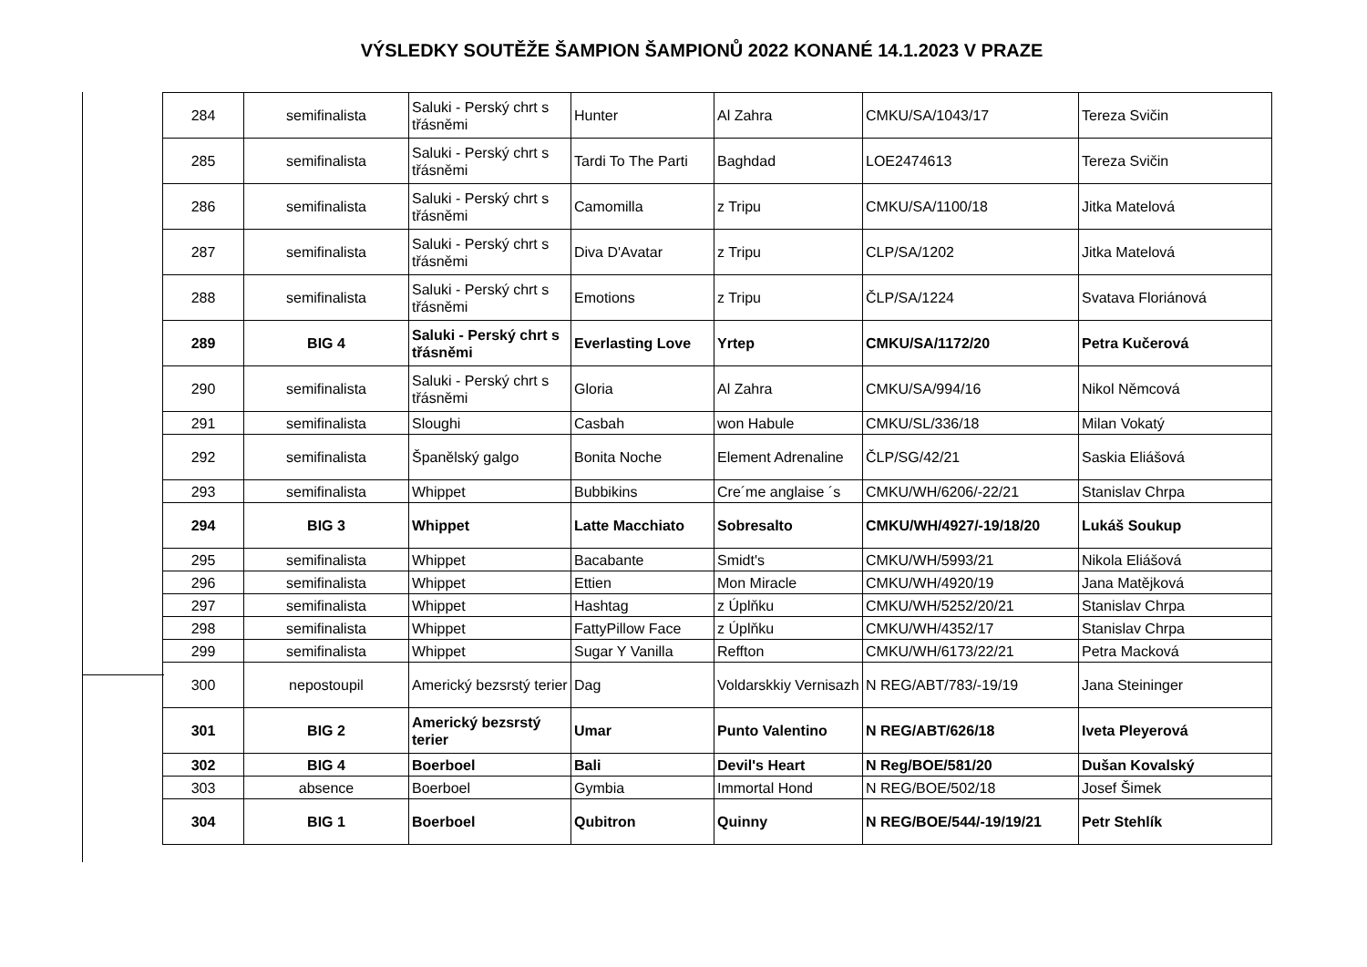VÝSLEDKY SOUTĚŽE ŠAMPION ŠAMPIONŮ 2022 KONANÉ 14.1.2023 V PRAZE
| 284 | semifinalista | Saluki - Perský chrt s třásněmi | Hunter | Al Zahra | CMKU/SA/1043/17 | Tereza Svičin |
| 285 | semifinalista | Saluki - Perský chrt s třásněmi | Tardi To The Parti | Baghdad | LOE2474613 | Tereza Svičin |
| 286 | semifinalista | Saluki - Perský chrt s třásněmi | Camomilla | z Tripu | CMKU/SA/1100/18 | Jitka Matelová |
| 287 | semifinalista | Saluki - Perský chrt s třásněmi | Diva D'Avatar | z Tripu | CLP/SA/1202 | Jitka Matelová |
| 288 | semifinalista | Saluki - Perský chrt s třásněmi | Emotions | z Tripu | ČLP/SA/1224 | Svatava Floriánová |
| 289 | BIG 4 | Saluki - Perský chrt s třásněmi | Everlasting Love | Yrtep | CMKU/SA/1172/20 | Petra Kučerová |
| 290 | semifinalista | Saluki - Perský chrt s třásněmi | Gloria | Al Zahra | CMKU/SA/994/16 | Nikol Němcová |
| 291 | semifinalista | Sloughi | Casbah | won Habule | CMKU/SL/336/18 | Milan Vokatý |
| 292 | semifinalista | Španělský galgo | Bonita Noche | Element Adrenaline | ČLP/SG/42/21 | Saskia Eliášová |
| 293 | semifinalista | Whippet | Bubbikins | Cre´me anglaise ´s | CMKU/WH/6206/-22/21 | Stanislav Chrpa |
| 294 | BIG 3 | Whippet | Latte Macchiato | Sobresalto | CMKU/WH/4927/-19/18/20 | Lukáš Soukup |
| 295 | semifinalista | Whippet | Bacabante | Smidt's | CMKU/WH/5993/21 | Nikola Eliášová |
| 296 | semifinalista | Whippet | Ettien | Mon Miracle | CMKU/WH/4920/19 | Jana Matějková |
| 297 | semifinalista | Whippet | Hashtag | z Úplňku | CMKU/WH/5252/20/21 | Stanislav Chrpa |
| 298 | semifinalista | Whippet | FattyPillow Face | z Úplňku | CMKU/WH/4352/17 | Stanislav Chrpa |
| 299 | semifinalista | Whippet | Sugar Y Vanilla | Reffton | CMKU/WH/6173/22/21 | Petra Macková |
| 300 | nepostoupil | Americký bezsrstý terier | Dag | Voldarskkiy Vernisazh | N REG/ABT/783/-19/19 | Jana Steininger |
| 301 | BIG 2 | Americký bezsrstý terier | Umar | Punto Valentino | N REG/ABT/626/18 | Iveta Pleyerová |
| 302 | BIG 4 | Boerboel | Bali | Devil's Heart | N Reg/BOE/581/20 | Dušan Kovalský |
| 303 | absence | Boerboel | Gymbia | Immortal Hond | N REG/BOE/502/18 | Josef Šimek |
| 304 | BIG 1 | Boerboel | Qubitron | Quinny | N REG/BOE/544/-19/19/21 | Petr Stehlík |